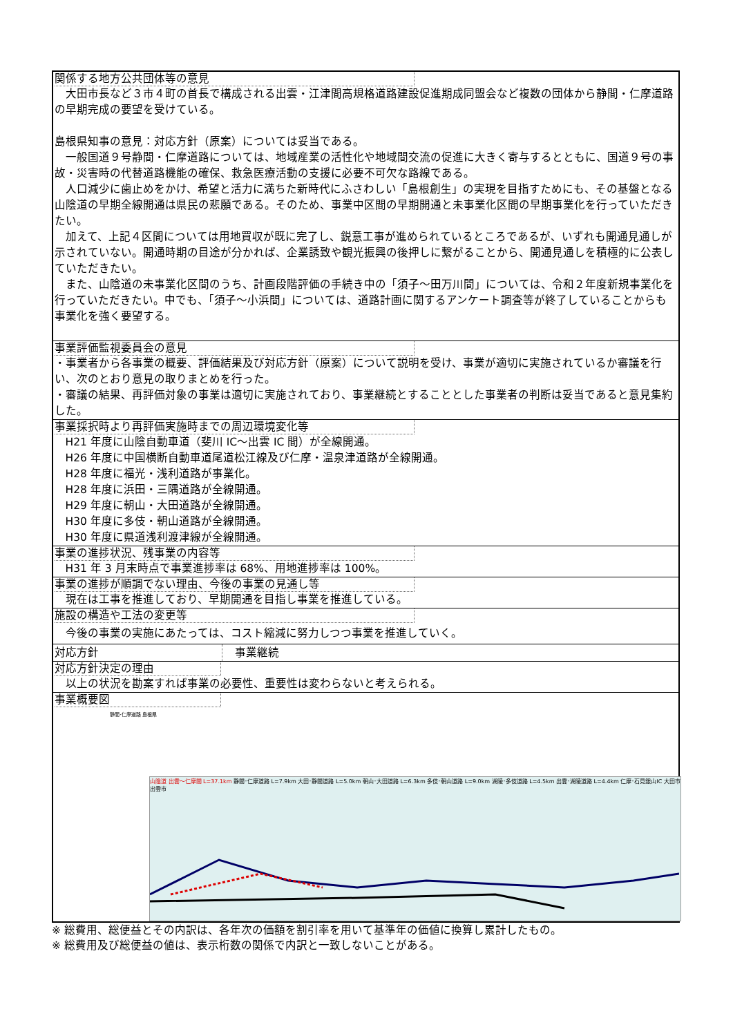関係する地方公共団体等の意見
大田市長など３市４町の首長で構成される出雲・江津間高規格道路建設促進期成同盟会など複数の団体から静間・仁摩道路の早期完成の要望を受けている。
島根県知事の意見：対応方針（原案）については妥当である。
一般国道９号静間・仁摩道路については、地域産業の活性化や地域間交流の促進に大きく寄与するとともに、国道９号の事故・災害時の代替道路機能の確保、救急医療活動の支援に必要不可欠な路線である。
人口減少に歯止めをかけ、希望と活力に満ちた新時代にふさわしい「島根創生」の実現を目指すためにも、その基盤となる山陰道の早期全線開通は県民の悲願である。そのため、事業中区間の早期開通と未事業化区間の早期事業化を行っていただきたい。
加えて、上記４区間については用地買収が既に完了し、鋭意工事が進められているところであるが、いずれも開通見通しが示されていない。開通時期の目途が分かれば、企業誘致や観光振興の後押しに繋がることから、開通見通しを積極的に公表していただきたい。
また、山陰道の未事業化区間のうち、計画段階評価の手続き中の「須子～田万川間」については、令和２年度新規事業化を行っていただきたい。中でも、「須子～小浜間」については、道路計画に関するアンケート調査等が終了していることからも事業化を強く要望する。
事業評価監視委員会の意見
・事業者から各事業の概要、評価結果及び対応方針（原案）について説明を受け、事業が適切に実施されているか審議を行い、次のとおり意見の取りまとめを行った。
・審議の結果、再評価対象の事業は適切に実施されており、事業継続とすることとした事業者の判断は妥当であると意見集約した。
事業採択時より再評価実施時までの周辺環境変化等
H21 年度に山陰自動車道（斐川 IC～出雲 IC 間）が全線開通。
H26 年度に中国横断自動車道尾道松江線及び仁摩・温泉津道路が全線開通。
H28 年度に福光・浅利道路が事業化。
H28 年度に浜田・三隅道路が全線開通。
H29 年度に朝山・大田道路が全線開通。
H30 年度に多伎・朝山道路が全線開通。
H30 年度に県道浅利渡津線が全線開通。
事業の進捗状況、残事業の内容等
H31 年 3 月末時点で事業進捗率は 68%、用地進捗率は 100%。
事業の進捗が順調でない理由、今後の事業の見通し等
現在は工事を推進しており、早期開通を目指し事業を推進している。
施設の構造や工法の変更等
今後の事業の実施にあたっては、コスト縮減に努力しつつ事業を推進していく。
対応方針 事業継続
対応方針決定の理由
以上の状況を勘案すれば事業の必要性、重要性は変わらないと考えられる。
事業概要図
静間･仁摩道路 島根県
山陰道 出雲～仁摩間 L=37.1km 静間･仁摩道路 L=7.9km 大田･静間道路 L=5.0km 朝山･大田道路 L=6.3km 多伎･朝山道路 L=9.0km 湖陵･多伎道路 L=4.5km 出雲･湖陵道路 L=4.4km 仁摩･石見銀山IC 大田市 出雲市
※ 総費用、総便益とその内訳は、各年次の価額を割引率を用いて基準年の価値に換算し累計したもの。
※ 総費用及び総便益の値は、表示桁数の関係で内訳と一致しないことがある。